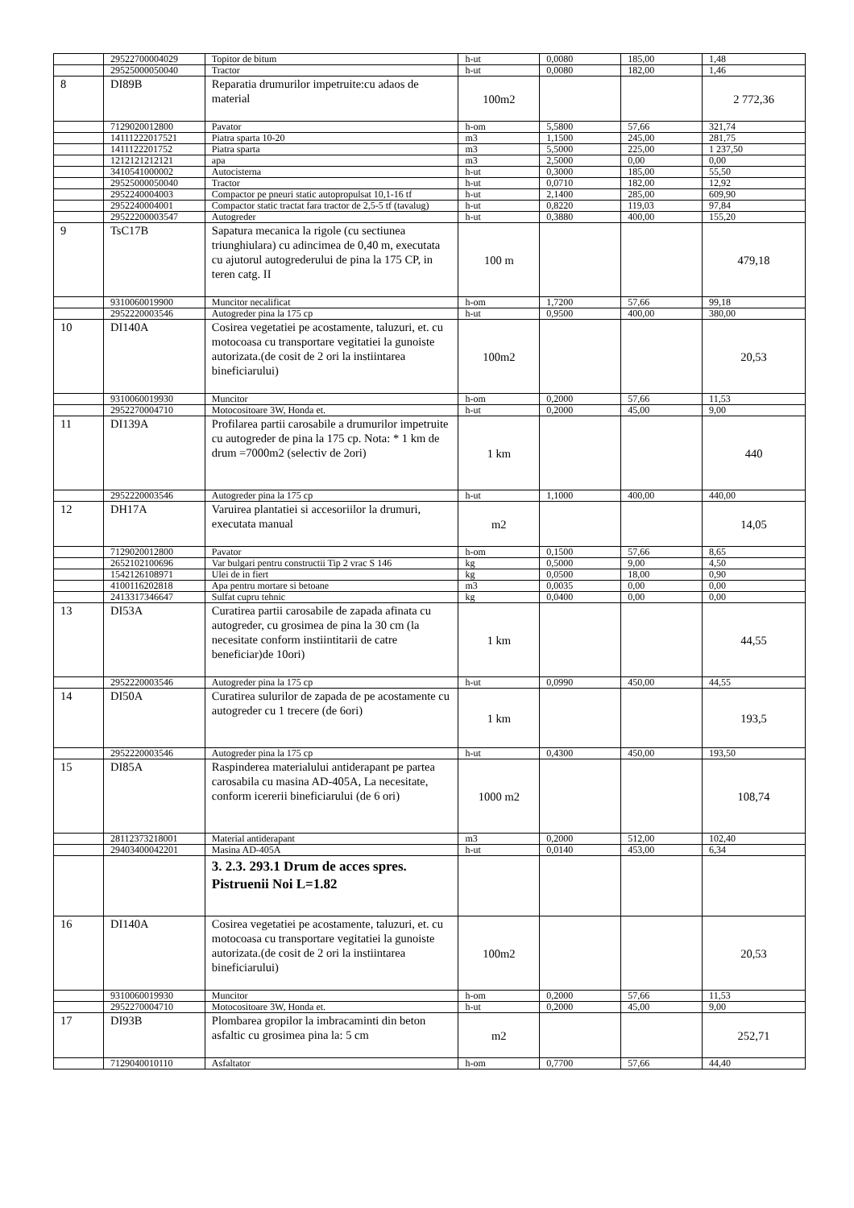| | 29522700004029 | Topitor de bitum | h-ut | 0,0080 | 185,00 | 1,48 |
| | 29525000050040 | Tractor | h-ut | 0,0080 | 182,00 | 1,46 |
| 8 | DI89B | Reparatia drumurilor impetruite:cu adaos de material | 100m2 | | | 2 772,36 |
| | 7129020012800 | Pavator | h-om | 5,5800 | 57,66 | 321,74 |
| | 14111222017521 | Piatra sparta 10-20 | m3 | 1,1500 | 245,00 | 281,75 |
| | 1411122201752 | Piatra sparta | m3 | 5,5000 | 225,00 | 1 237,50 |
| | 1212121212121 | apa | m3 | 2,5000 | 0,00 | 0,00 |
| | 3410541000002 | Autocisterna | h-ut | 0,3000 | 185,00 | 55,50 |
| | 29525000050040 | Tractor | h-ut | 0,0710 | 182,00 | 12,92 |
| | 2952240004003 | Compactor pe pneuri static autopropulsat 10,1-16 tf | h-ut | 2,1400 | 285,00 | 609,90 |
| | 2952240004001 | Compactor static tractat fara tractor de 2,5-5 tf (tavalug) | h-ut | 0,8220 | 119,03 | 97,84 |
| | 29522200003547 | Autogreder | h-ut | 0,3880 | 400,00 | 155,20 |
| 9 | TsC17B | Sapatura mecanica la rigole (cu sectiunea triunghiulara) cu adincimea de 0,40 m, executata cu ajutorul autogrederului de pina la 175 CP, in teren catg. II | 100 m | | | 479,18 |
| | 9310060019900 | Muncitor necalificat | h-om | 1,7200 | 57,66 | 99,18 |
| | 2952220003546 | Autogreder pina la 175 cp | h-ut | 0,9500 | 400,00 | 380,00 |
| 10 | DI140A | Cosirea vegetatiei pe acostamente, taluzuri, et. cu motocoasa cu transportare vegitatiei la gunoiste autorizata.(de cosit de 2 ori la instiintarea bineficiarului) | 100m2 | | | 20,53 |
| | 9310060019930 | Muncitor | h-om | 0,2000 | 57,66 | 11,53 |
| | 2952270004710 | Motocositoare 3W, Honda et. | h-ut | 0,2000 | 45,00 | 9,00 |
| 11 | DI139A | Profilarea partii carosabile a drumurilor impetruite cu autogreder de pina la 175 cp. Nota: * 1 km de drum =7000m2 (selectiv de 2ori) | 1 km | | | 440 |
| | 2952220003546 | Autogreder pina la 175 cp | h-ut | 1,1000 | 400,00 | 440,00 |
| 12 | DH17A | Varuirea plantatiei si accesoriilor la drumuri, executata manual | m2 | | | 14,05 |
| | 7129020012800 | Pavator | h-om | 0,1500 | 57,66 | 8,65 |
| | 2652102100696 | Var bulgari pentru constructii Tip 2 vrac S 146 | kg | 0,5000 | 9,00 | 4,50 |
| | 1542126108971 | Ulei de in fiert | kg | 0,0500 | 18,00 | 0,90 |
| | 4100116202818 | Apa pentru mortare si betoane | m3 | 0,0035 | 0,00 | 0,00 |
| | 2413317346647 | Sulfat cupru tehnic | kg | 0,0400 | 0,00 | 0,00 |
| 13 | DI53A | Curatirea partii carosabile de zapada afinata cu autogreder, cu grosimea de pina la 30 cm (la necesitate conform instiintitarii de catre beneficiar)de 10ori) | 1 km | | | 44,55 |
| | 2952220003546 | Autogreder pina la 175 cp | h-ut | 0,0990 | 450,00 | 44,55 |
| 14 | DI50A | Curatirea sulurilor de zapada de pe acostamente cu autogreder cu 1 trecere (de 6ori) | 1 km | | | 193,5 |
| | 2952220003546 | Autogreder pina la 175 cp | h-ut | 0,4300 | 450,00 | 193,50 |
| 15 | DI85A | Raspinderea materialului antiderapant pe partea carosabila cu masina AD-405A, La necesitate, conform icererii bineficiarului (de 6 ori) | 1000 m2 | | | 108,74 |
| | 28112373218001 | Material antiderapant | m3 | 0,2000 | 512,00 | 102,40 |
| | 29403400042201 | Masina AD-405A | h-ut | 0,0140 | 453,00 | 6,34 |
| | | 3. 2.3. 293.1 Drum de acces spres. Pistruenii Noi L=1.82 | | | | |
| 16 | DI140A | Cosirea vegetatiei pe acostamente, taluzuri, et. cu motocoasa cu transportare vegitatiei la gunoiste autorizata.(de cosit de 2 ori la instiintarea bineficiarului) | 100m2 | | | 20,53 |
| | 9310060019930 | Muncitor | h-om | 0,2000 | 57,66 | 11,53 |
| | 2952270004710 | Motocositoare 3W, Honda et. | h-ut | 0,2000 | 45,00 | 9,00 |
| 17 | DI93B | Plombarea gropilor la imbracaminti din beton asfaltic cu grosimea pina la: 5 cm | m2 | | | 252,71 |
| | 7129040010110 | Asfaltator | h-om | 0,7700 | 57,66 | 44,40 |